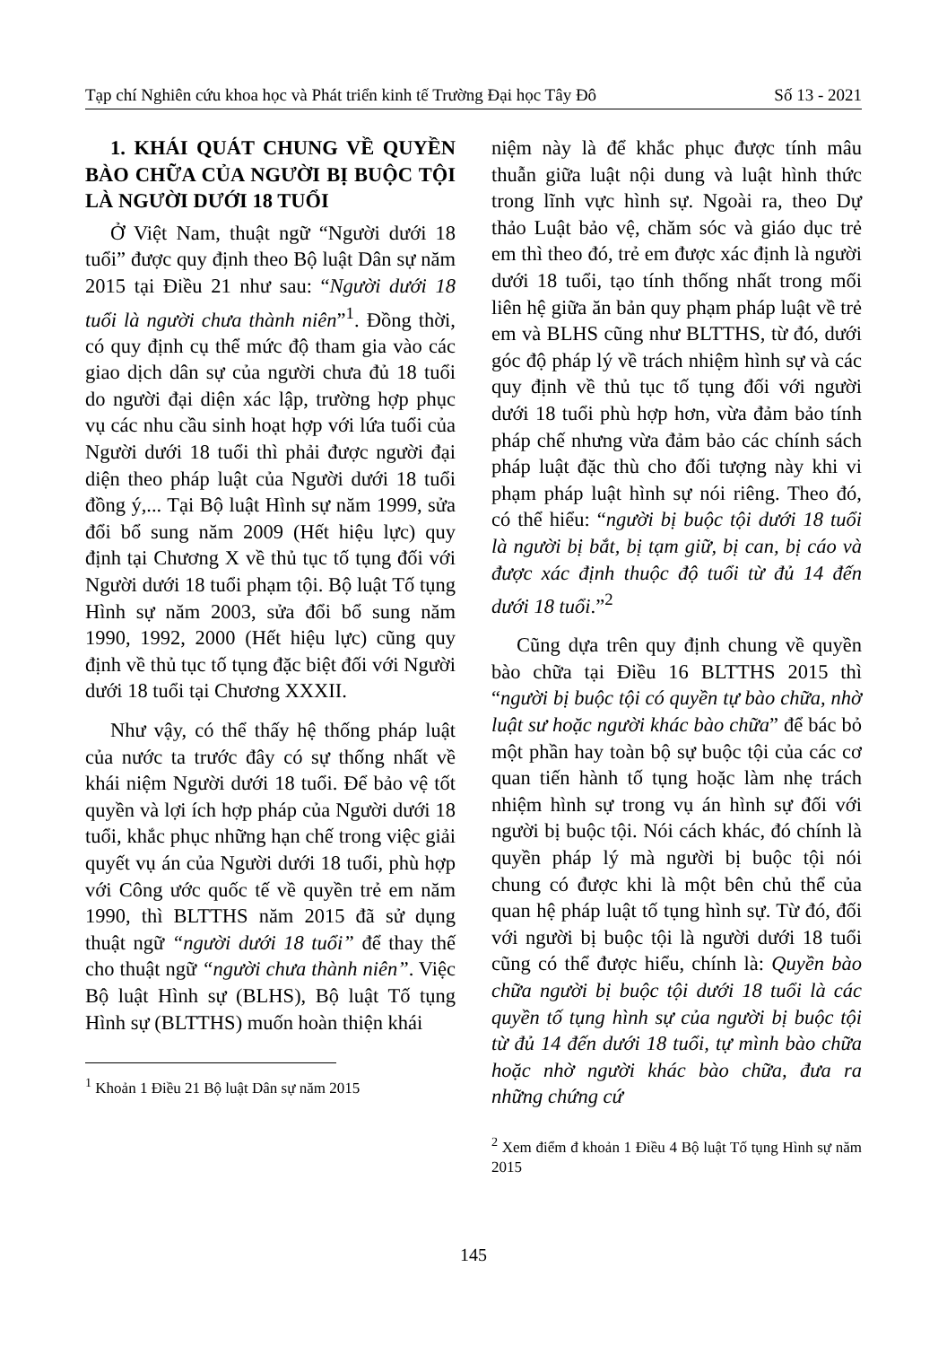Tạp chí Nghiên cứu khoa học và Phát triển kinh tế Trường Đại học Tây Đô Số 13 - 2021
1. KHÁI QUÁT CHUNG VỀ QUYỀN BÀO CHỮA CỦA NGƯỜI BỊ BUỘC TỘI LÀ NGƯỜI DƯỚI 18 TUỔI
Ở Việt Nam, thuật ngữ “Người dưới 18 tuổi” được quy định theo Bộ luật Dân sự năm 2015 tại Điều 21 như sau: “Người dưới 18 tuổi là người chưa thành niên”<sup>1</sup>. Đồng thời, có quy định cụ thể mức độ tham gia vào các giao dịch dân sự của người chưa đủ 18 tuổi do người đại diện xác lập, trường hợp phục vụ các nhu cầu sinh hoạt hợp với lứa tuổi của Người dưới 18 tuổi thì phải được người đại diện theo pháp luật của Người dưới 18 tuổi đồng ý,... Tại Bộ luật Hình sự năm 1999, sửa đổi bổ sung năm 2009 (Hết hiệu lực) quy định tại Chương X về thủ tục tố tụng đối với Người dưới 18 tuổi phạm tội. Bộ luật Tố tụng Hình sự năm 2003, sửa đổi bổ sung năm 1990, 1992, 2000 (Hết hiệu lực) cũng quy định về thủ tục tố tụng đặc biệt đối với Người dưới 18 tuổi tại Chương XXXII.
Như vậy, có thể thấy hệ thống pháp luật của nước ta trước đây có sự thống nhất về khái niệm Người dưới 18 tuổi. Để bảo vệ tốt quyền và lợi ích hợp pháp của Người dưới 18 tuổi, khắc phục những hạn chế trong việc giải quyết vụ án của Người dưới 18 tuổi, phù hợp với Công ước quốc tế về quyền trẻ em năm 1990, thì BLTTHS năm 2015 đã sử dụng thuật ngữ “người dưới 18 tuổi” để thay thế cho thuật ngữ “người chưa thành niên”. Việc Bộ luật Hình sự (BLHS), Bộ luật Tố tụng Hình sự (BLTTHS) muốn hoàn thiện khái
<sup>1</sup> Khoản 1 Điều 21 Bộ luật Dân sự năm 2015
niệm này là để khắc phục được tính mâu thuẫn giữa luật nội dung và luật hình thức trong lĩnh vực hình sự. Ngoài ra, theo Dự thảo Luật bảo vệ, chăm sóc và giáo dục trẻ em thì theo đó, trẻ em được xác định là người dưới 18 tuổi, tạo tính thống nhất trong mối liên hệ giữa ăn bản quy phạm pháp luật về trẻ em và BLHS cũng như BLTTHS, từ đó, dưới góc độ pháp lý về trách nhiệm hình sự và các quy định về thủ tục tố tụng đối với người dưới 18 tuổi phù hợp hơn, vừa đảm bảo tính pháp chế nhưng vừa đảm bảo các chính sách pháp luật đặc thù cho đối tượng này khi vi phạm pháp luật hình sự nói riêng. Theo đó, có thể hiểu: “người bị buộc tội dưới 18 tuổi là người bị bắt, bị tạm giữ, bị can, bị cáo và được xác định thuộc độ tuổi từ đủ 14 đến dưới 18 tuổi.”<sup>2</sup>
Cũng dựa trên quy định chung về quyền bào chữa tại Điều 16 BLTTHS 2015 thì “người bị buộc tội có quyền tự bào chữa, nhờ luật sư hoặc người khác bào chữa” để bác bỏ một phần hay toàn bộ sự buộc tội của các cơ quan tiến hành tố tụng hoặc làm nhẹ trách nhiệm hình sự trong vụ án hình sự đối với người bị buộc tội. Nói cách khác, đó chính là quyền pháp lý mà người bị buộc tội nói chung có được khi là một bên chủ thể của quan hệ pháp luật tố tụng hình sự. Từ đó, đối với người bị buộc tội là người dưới 18 tuổi cũng có thể được hiểu, chính là: Quyền bào chữa người bị buộc tội dưới 18 tuổi là các quyền tố tụng hình sự của người bị buộc tội từ đủ 14 đến dưới 18 tuổi, tự mình bào chữa hoặc nhờ người khác bào chữa, đưa ra những chứng cứ
<sup>2</sup> Xem điểm đ khoản 1 Điều 4 Bộ luật Tố tụng Hình sự năm 2015
145